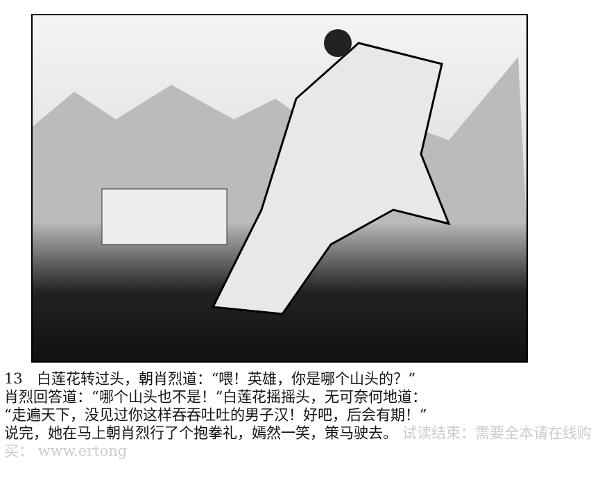13 白莲花转过头，朝肖烈道：“喂！英雄，你是哪个山头的？”
肖烈回答道：“哪个山头也不是！”白莲花摇摇头，无可奈何地道：
“走遍天下，没见过你这样吞吞吐吐的男子汉！好吧，后会有期！”
说完，她在马上朝肖烈行了个抱拳礼，嫣然一笑，策马驶去。 试读结束：需要全本请在线购买： www.ertong